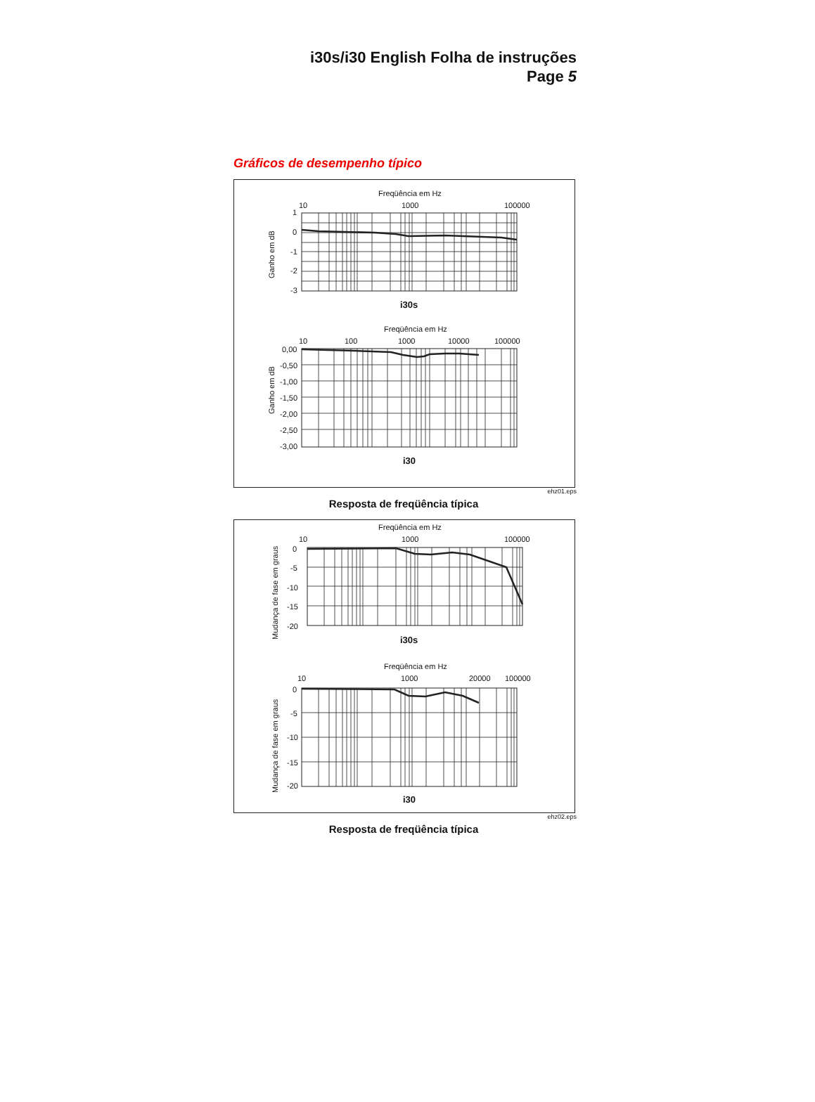i30s/i30 English Folha de instruções
Page 5
Gráficos de desempenho típico
Freqüência em Hz
10
1000
100000
1
0
-1
-2
-3
Ganho em dB
i30s
Freqüência em Hz
10
100
1000
10000
100000
0,00
-0,50
-1,00
-1,50
-2,00
-2,50
-3,00
Ganho em dB
i30
ehz01.eps
Resposta de freqüência típica
Freqüência em Hz
10
1000
100000
0
-5
-10
-15
-20
Mudança de fase em graus
i30s
Freqüência em Hz
10
1000
20000
100000
0
-5
-10
-15
-20
Mudança de fase em graus
i30
ehz02.eps
Resposta de freqüência típica